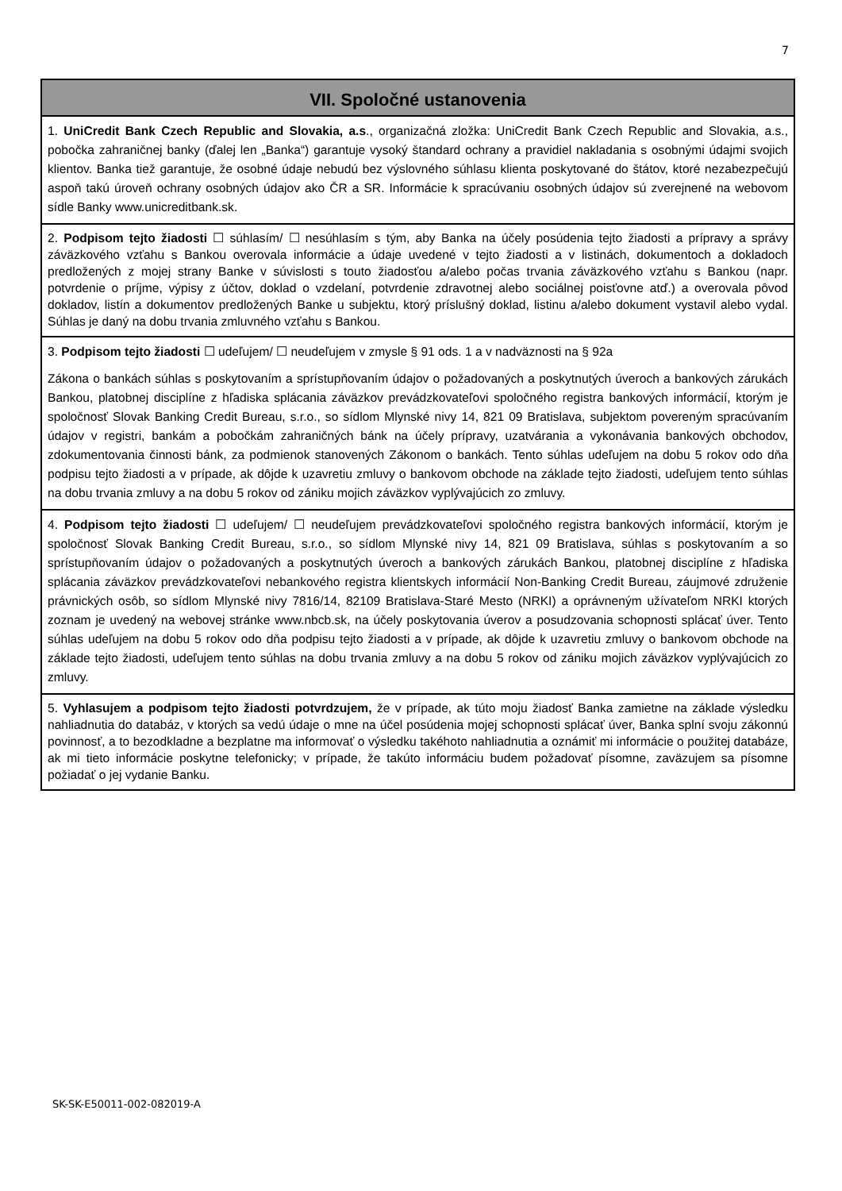7
VII. Spoločné ustanovenia
1. UniCredit Bank Czech Republic and Slovakia, a.s., organizačná zložka: UniCredit Bank Czech Republic and Slovakia, a.s., pobočka zahraničnej banky (ďalej len „Banka“) garantuje vysoký štandard ochrany a pravidiel nakladania s osobnými údajmi svojich klientov. Banka tiež garantuje, že osobné údaje nebudú bez výslovného súhlasu klienta poskytované do štátov, ktoré nezabezpečujú aspoň takú úroveň ochrany osobných údajov ako ČR a SR. Informácie k spracúvaniu osobných údajov sú zverejnené na webovom sídle Banky www.unicreditbank.sk.
2. Podpisom tejto žiadosti ☐ súhlasím/ ☐ nesúhlasím s tým, aby Banka na účely posúdenia tejto žiadosti a prípravy a správy záväzkového vzťahu s Bankou overovala informácie a údaje uvedené v tejto žiadosti a v listinách, dokumentoch a dokladoch predložených z mojej strany Banke v súvislosti s touto žiadosťou a/alebo počas trvania záväzkového vzťahu s Bankou (napr. potvrdenie o príjme, výpisy z účtov, doklad o vzdelaní, potvrdenie zdravotnej alebo sociálnej poisťovne atď.) a overovala pôvod dokladov, listín a dokumentov predložených Banke u subjektu, ktorý príslušný doklad, listinu a/alebo dokument vystavil alebo vydal. Súhlas je daný na dobu trvania zmluvného vzťahu s Bankou.
3. Podpisom tejto žiadosti ☐ udeľujem/ ☐ neudeľujem v zmysle § 91 ods. 1 a v nadväznosti na § 92a
Zákona o bankách súhlas s poskytovaním a sprístupňovaním údajov o požadovaných a poskytnutých úveroch a bankových zárukách Bankou, platobnej disciplíne z hľadiska splácania záväzkov prevádzkovateľovi spoločného registra bankových informácií, ktorým je spoločnosť Slovak Banking Credit Bureau, s.r.o., so sídlom Mlynské nivy 14, 821 09 Bratislava, subjektom povereným spracúvaním údajov v registri, bankám a pobočkám zahraničných bánk na účely prípravy, uzatvárania a vykonávania bankových obchodov, zdokumentovania činnosti bánk, za podmienok stanovených Zákonom o bankách. Tento súhlas udeľujem na dobu 5 rokov odo dňa podpisu tejto žiadosti a v prípade, ak dôjde k uzavretiu zmluvy o bankovom obchode na základe tejto žiadosti, udeľujem tento súhlas na dobu trvania zmluvy a na dobu 5 rokov od zániku mojich záväzkov vyplývajúcich zo zmluvy.
4. Podpisom tejto žiadosti ☐ udeľujem/ ☐ neudeľujem prevádzkovateľovi spoločného registra bankových informácií, ktorým je spoločnosť Slovak Banking Credit Bureau, s.r.o., so sídlom Mlynské nivy 14, 821 09 Bratislava, súhlas s poskytovaním a so sprístupňovaním údajov o požadovaných a poskytnutých úveroch a bankových zárukách Bankou, platobnej disciplíne z hľadiska splácania záväzkov prevádzkovateľovi nebankového registra klientskych informácií Non-Banking Credit Bureau, záujmové združenie právnických osôb, so sídlom Mlynské nivy 7816/14, 82109 Bratislava-Staré Mesto (NRKI) a oprávneným užívateľom NRKI ktorých zoznam je uvedený na webovej stránke www.nbcb.sk, na účely poskytovania úverov a posudzovania schopnosti splácať úver. Tento súhlas udeľujem na dobu 5 rokov odo dňa podpisu tejto žiadosti a v prípade, ak dôjde k uzavretiu zmluvy o bankovom obchode na základe tejto žiadosti, udeľujem tento súhlas na dobu trvania zmluvy a na dobu 5 rokov od zániku mojich záväzkov vyplývajúcich zo zmluvy.
5. Vyhlasujem a podpisom tejto žiadosti potvrdzujem, že v prípade, ak túto moju žiadosť Banka zamietne na základe výsledku nahliadnutia do databáz, v ktorých sa vedú údaje o mne na účel posúdenia mojej schopnosti splácať úver, Banka splní svoju zákonnú povinnosť, a to bezodkladne a bezplatne ma informovať o výsledku takéhoto nahliadnutia a oznámiť mi informácie o použitej databáze, ak mi tieto informácie poskytne telefonicky; v prípade, že takúto informáciu budem požadovať písomne, zaväzujem sa písomne požiadať o jej vydanie Banku.
SK-SK-E50011-002-082019-A